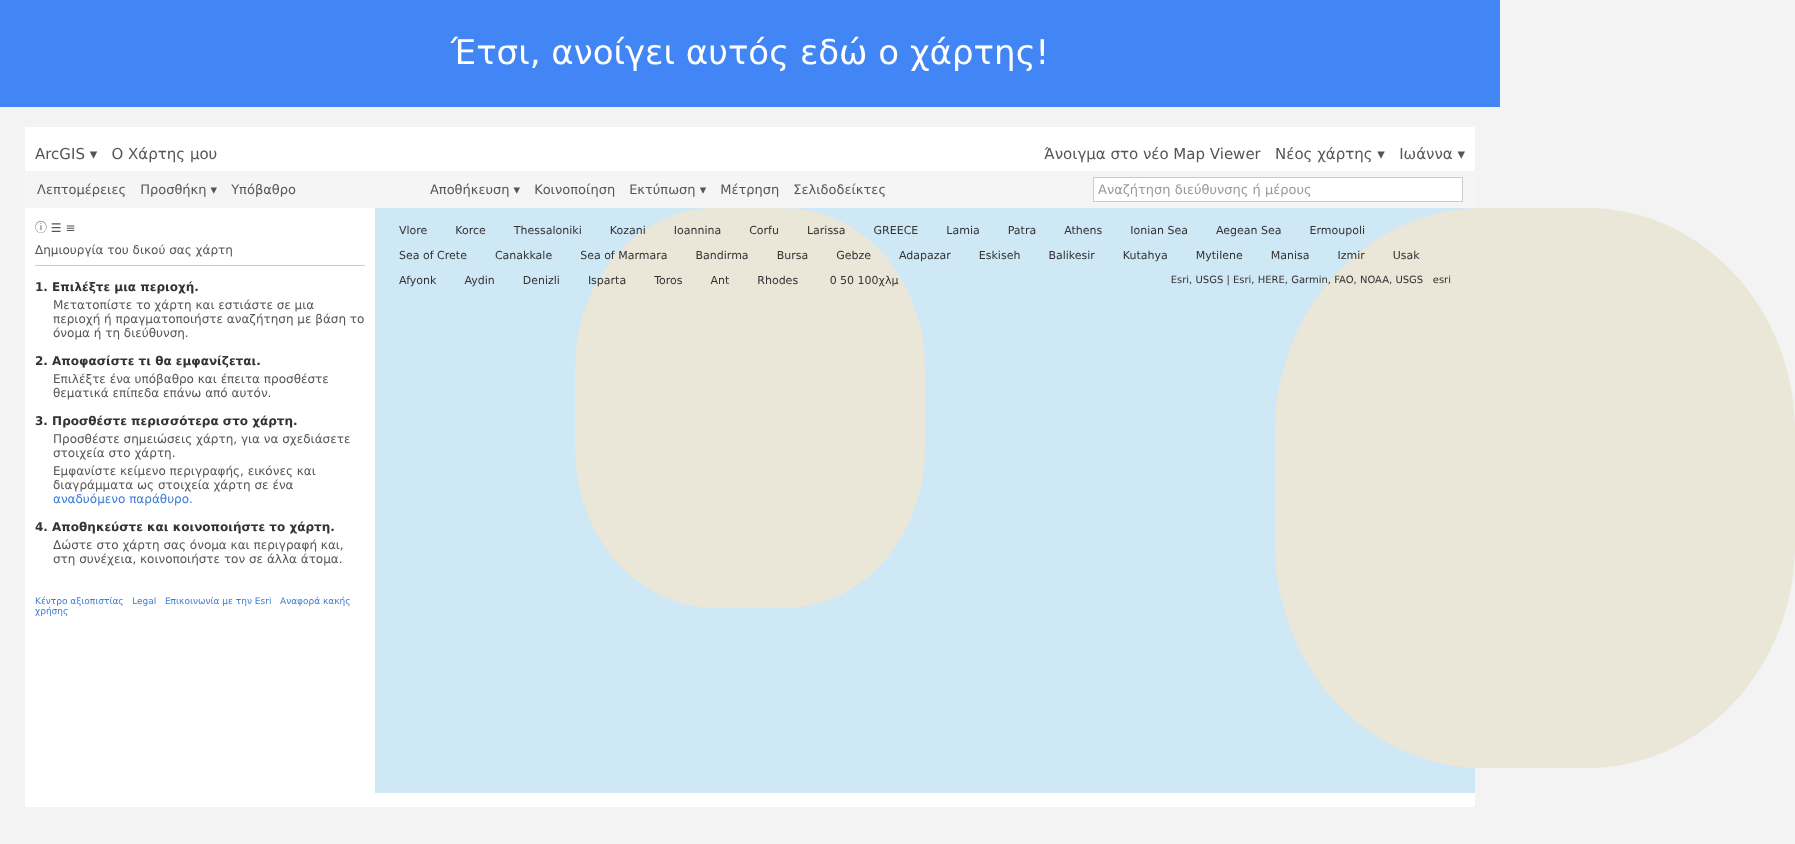Έτσι, ανοίγει αυτός εδώ ο χάρτης!
ArcGIS ▾ Ο Χάρτης μου Άνοιγμα στο νέο Map Viewer Νέος χάρτης ▾ Ιωάννα ▾
Λεπτομέρειες Προσθήκη ▾ Υπόβαθρο Αποθήκευση ▾ Κοινοποίηση Εκτύπωση ▾ Μέτρηση Σελιδοδείκτες Αναζήτηση διεύθυνσης ή μέρους
ⓘ ☰ ≡
Δημιουργία του δικού σας χάρτη
1. Επιλέξτε μια περιοχή.
Μετατοπίστε το χάρτη και εστιάστε σε μια περιοχή ή πραγματοποιήστε αναζήτηση με βάση το όνομα ή τη διεύθυνση.
2. Αποφασίστε τι θα εμφανίζεται.
Επιλέξτε ένα υπόβαθρο και έπειτα προσθέστε θεματικά επίπεδα επάνω από αυτόν.
3. Προσθέστε περισσότερα στο χάρτη.
Προσθέστε σημειώσεις χάρτη, για να σχεδιάσετε στοιχεία στο χάρτη.
Εμφανίστε κείμενο περιγραφής, εικόνες και διαγράμματα ως στοιχεία χάρτη σε ένα αναδυόμενο παράθυρο.
4. Αποθηκεύστε και κοινοποιήστε το χάρτη.
Δώστε στο χάρτη σας όνομα και περιγραφή και, στη συνέχεια, κοινοποιήστε τον σε άλλα άτομα.
Κέντρο αξιοπιστίας Legal Επικοινωνία με την Esri Αναφορά κακής χρήσης
Vlore Korce Thessaloniki Kozani Ioannina Corfu Larissa GREECE Lamia Patra Athens Ionian Sea Aegean Sea Ermoupoli Sea of Crete Canakkale Sea of Marmara Bandirma Bursa Gebze Adapazar Eskiseh Balikesir Kutahya Mytilene Manisa Izmir Usak Afyonk Aydin Denizli Isparta Toros Ant Rhodes 0 50 100χλμ
Esri, USGS | Esri, HERE, Garmin, FAO, NOAA, USGS esri